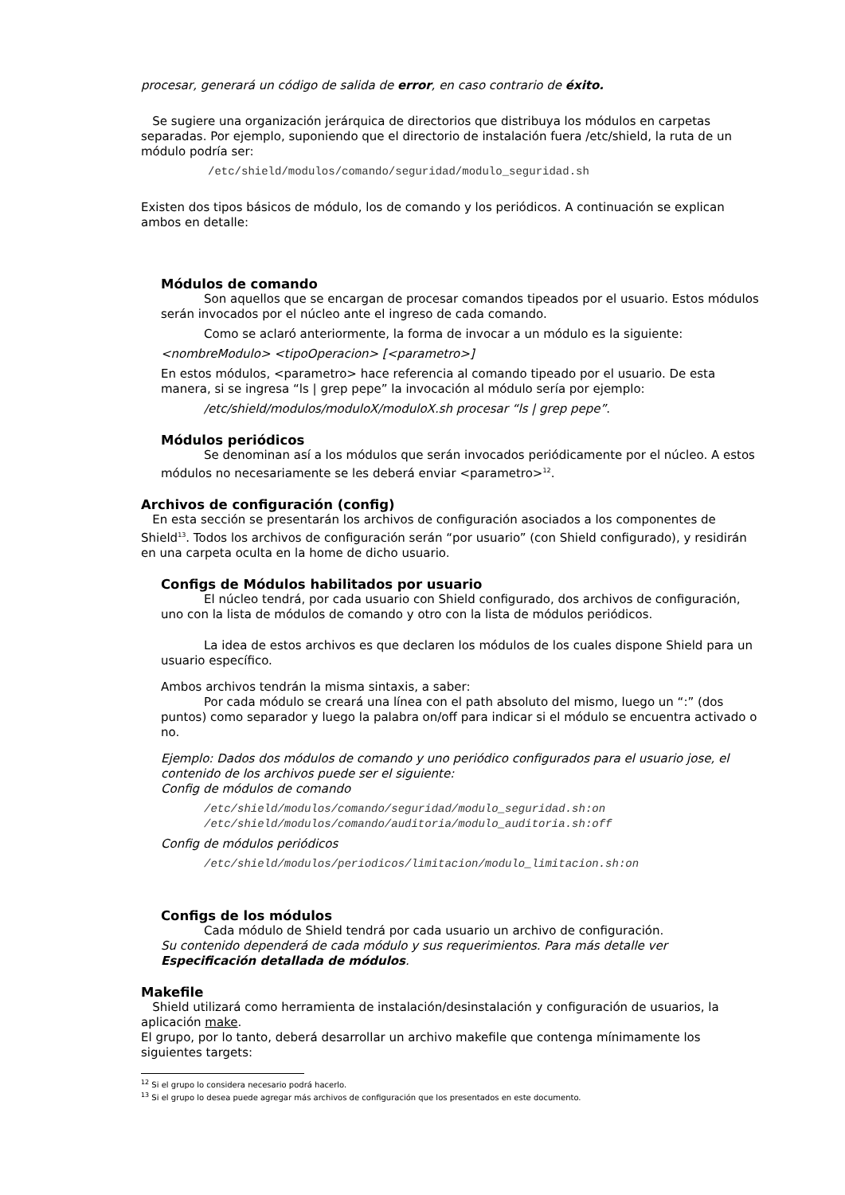procesar, generará un código de salida de error, en caso contrario de éxito.
Se sugiere una organización jerárquica de directorios que distribuya los módulos en carpetas separadas. Por ejemplo, suponiendo que el directorio de instalación fuera /etc/shield, la ruta de un módulo podría ser:
/etc/shield/modulos/comando/seguridad/modulo_seguridad.sh
Existen dos tipos básicos de módulo, los de comando y los periódicos. A continuación se explican ambos en detalle:
Módulos de comando
Son aquellos que se encargan de procesar comandos tipeados por el usuario. Estos módulos serán invocados por el núcleo ante el ingreso de cada comando.
Como se aclaró anteriormente, la forma de invocar a un módulo es la siguiente:
<nombreModulo> <tipoOperacion> [<parametro>]
En estos módulos, <parametro> hace referencia al comando tipeado por el usuario. De esta manera, si se ingresa “ls | grep pepe” la invocación al módulo sería por ejemplo:
/etc/shield/modulos/moduloX/moduloX.sh procesar “ls | grep pepe”.
Módulos periódicos
Se denominan así a los módulos que serán invocados periódicamente por el núcleo. A estos módulos no necesariamente se les deberá enviar <parametro><sup>12</sup>.
Archivos de configuración (config)
En esta sección se presentarán los archivos de configuración asociados a los componentes de Shield<sup>13</sup>. Todos los archivos de configuración serán “por usuario” (con Shield configurado), y residirán en una carpeta oculta en la home de dicho usuario.
Configs de Módulos habilitados por usuario
El núcleo tendrá, por cada usuario con Shield configurado, dos archivos de configuración, uno con la lista de módulos de comando y otro con la lista de módulos periódicos.
La idea de estos archivos es que declaren los módulos de los cuales dispone Shield para un usuario específico.
Ambos archivos tendrán la misma sintaxis, a saber:
Por cada módulo se creará una línea con el path absoluto del mismo, luego un “:” (dos puntos) como separador y luego la palabra on/off para indicar si el módulo se encuentra activado o no.
Ejemplo: Dados dos módulos de comando y uno periódico configurados para el usuario jose, el contenido de los archivos puede ser el siguiente:
Config de módulos de comando
/etc/shield/modulos/comando/seguridad/modulo_seguridad.sh:on
/etc/shield/modulos/comando/auditoria/modulo_auditoria.sh:off
Config de módulos periódicos
/etc/shield/modulos/periodicos/limitacion/modulo_limitacion.sh:on
Configs de los módulos
Cada módulo de Shield tendrá por cada usuario un archivo de configuración.
Su contenido dependerá de cada módulo y sus requerimientos. Para más detalle ver Especificación detallada de módulos.
Makefile
Shield utilizará como herramienta de instalación/desinstalación y configuración de usuarios, la aplicación make.
El grupo, por lo tanto, deberá desarrollar un archivo makefile que contenga mínimamente los siguientes targets:
<sup>12</sup> Si el grupo lo considera necesario podrá hacerlo.
<sup>13</sup> Si el grupo lo desea puede agregar más archivos de configuración que los presentados en este documento.